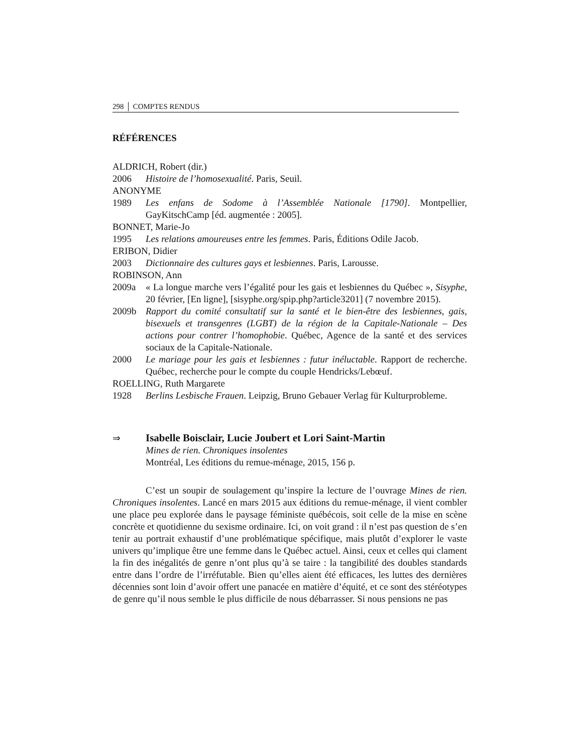298 │ COMPTES RENDUS
RÉFÉRENCES
ALDRICH, Robert (dir.)
2006 Histoire de l’homosexualité. Paris, Seuil.
ANONYME
1989 Les enfans de Sodome à l’Assemblée Nationale [1790]. Montpellier, GayKitschCamp [éd. augmentée : 2005].
BONNET, Marie-Jo
1995 Les relations amoureuses entre les femmes. Paris, Éditions Odile Jacob.
ERIBON, Didier
2003 Dictionnaire des cultures gays et lesbiennes. Paris, Larousse.
ROBINSON, Ann
2009a « La longue marche vers l’égalité pour les gais et lesbiennes du Québec », Sisyphe, 20 février, [En ligne], [sisyphe.org/spip.php?article3201] (7 novembre 2015).
2009b Rapport du comité consultatif sur la santé et le bien-être des lesbiennes, gais, bisexuels et transgenres (LGBT) de la région de la Capitale-Nationale – Des actions pour contrer l’homophobie. Québec, Agence de la santé et des services sociaux de la Capitale-Nationale.
2000 Le mariage pour les gais et lesbiennes : futur inéluctable. Rapport de recherche. Québec, recherche pour le compte du couple Hendricks/Lebœuf.
ROELLING, Ruth Margarete
1928 Berlins Lesbische Frauen. Leipzig, Bruno Gebauer Verlag für Kulturprobleme.
⇒ Isabelle Boisclair, Lucie Joubert et Lori Saint-Martin
Mines de rien. Chroniques insolentes
Montréal, Les éditions du remue-ménage, 2015, 156 p.
C’est un soupir de soulagement qu’inspire la lecture de l’ouvrage Mines de rien. Chroniques insolentes. Lancé en mars 2015 aux éditions du remue-ménage, il vient combler une place peu explorée dans le paysage féministe québécois, soit celle de la mise en scène concrète et quotidienne du sexisme ordinaire. Ici, on voit grand : il n’est pas question de s’en tenir au portrait exhaustif d’une problématique spécifique, mais plutôt d’explorer le vaste univers qu’implique être une femme dans le Québec actuel. Ainsi, ceux et celles qui clament la fin des inégalités de genre n’ont plus qu’à se taire : la tangibilité des doubles standards entre dans l’ordre de l’irréfutable. Bien qu’elles aient été efficaces, les luttes des dernières décennies sont loin d’avoir offert une panacée en matière d’équité, et ce sont des stéréotypes de genre qu’il nous semble le plus difficile de nous débarrasser. Si nous pensions ne pas